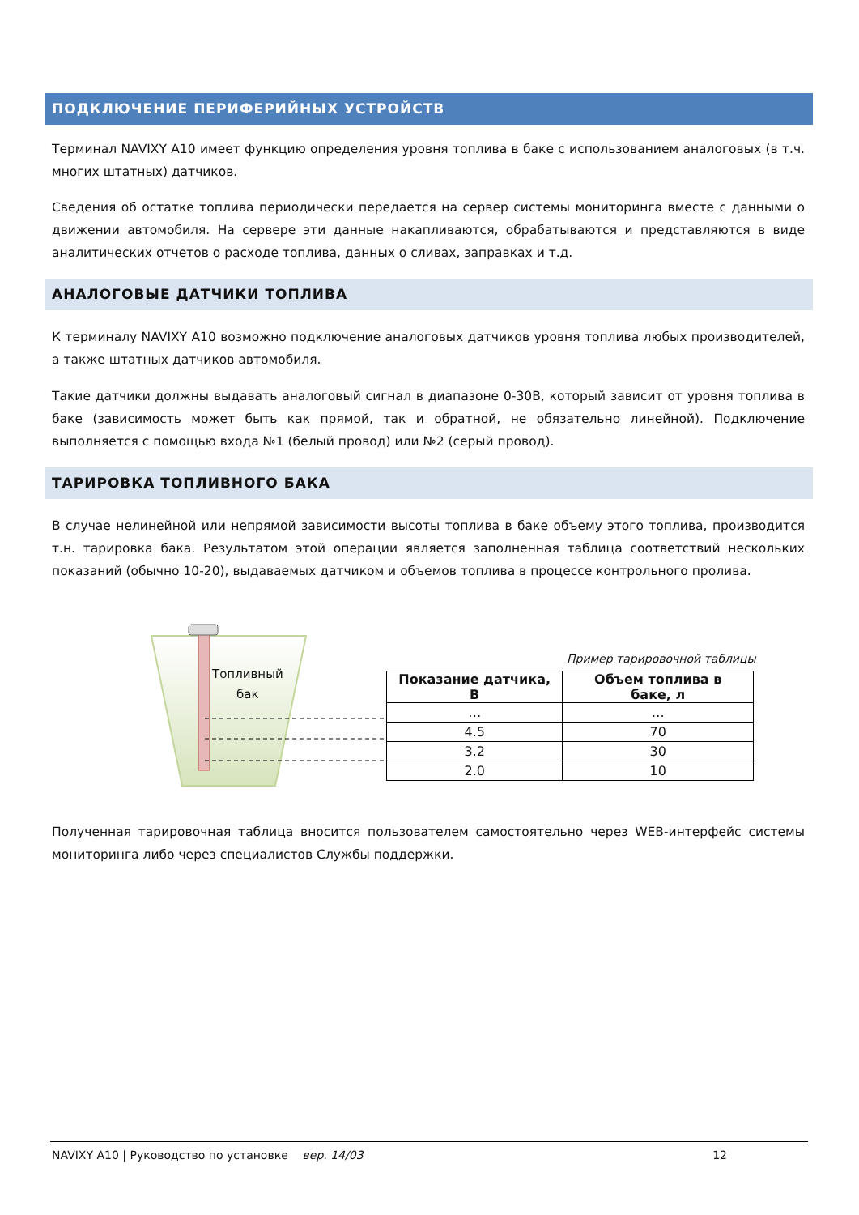ПОДКЛЮЧЕНИЕ ПЕРИФЕРИЙНЫХ УСТРОЙСТВ
Терминал NAVIXY A10 имеет функцию определения уровня топлива в баке с использованием аналоговых (в т.ч. многих штатных) датчиков.
Сведения об остатке топлива периодически передается на сервер системы мониторинга вместе с данными о движении автомобиля. На сервере эти данные накапливаются, обрабатываются и представляются в виде аналитических отчетов о расходе топлива, данных о сливах, заправках и т.д.
АНАЛОГОВЫЕ ДАТЧИКИ ТОПЛИВА
К терминалу NAVIXY A10 возможно подключение аналоговых датчиков уровня топлива любых производителей, а также штатных датчиков автомобиля.
Такие датчики должны выдавать аналоговый сигнал в диапазоне 0-30В, который зависит от уровня топлива в баке (зависимость может быть как прямой, так и обратной, не обязательно линейной). Подключение выполняется с помощью входа №1 (белый провод) или №2 (серый провод).
ТАРИРОВКА ТОПЛИВНОГО БАКА
В случае нелинейной или непрямой зависимости высоты топлива в баке объему этого топлива, производится т.н. тарировка бака. Результатом этой операции является заполненная таблица соответствий нескольких показаний (обычно 10-20), выдаваемых датчиком и объемов топлива в процессе контрольного пролива.
Топливный
бак
Пример тарировочной таблицы
| Показание датчика, В | Объем топлива в баке, л |
| --- | --- |
| … | … |
| 4.5 | 70 |
| 3.2 | 30 |
| 2.0 | 10 |
Полученная тарировочная таблица вносится пользователем самостоятельно через WEB-интерфейс системы мониторинга либо через специалистов Службы поддержки.
NAVIXY A10 | Руководство по установке вер. 14/03 12